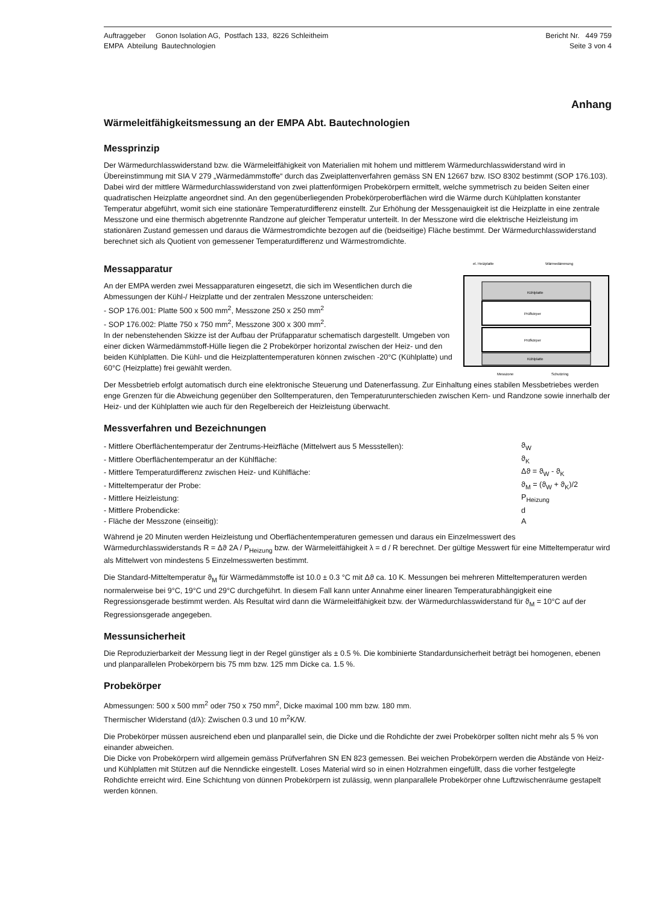Auftraggeber Gonon Isolation AG, Postfach 133, 8226 Schleitheim
EMPA Abteilung Bautechnologien
Bericht Nr. 449 759
Seite 3 von 4
Anhang
Wärmeleitfähigkeitsmessung an der EMPA Abt. Bautechnologien
Messprinzip
Der Wärmedurchlasswiderstand bzw. die Wärmeleitfähigkeit von Materialien mit hohem und mittlerem Wärmedurchlasswiderstand wird in Übereinstimmung mit SIA V 279 „Wärmedämmstoffe“ durch das Zweiplattenverfahren gemäss SN EN 12667 bzw. ISO 8302 bestimmt (SOP 176.103). Dabei wird der mittlere Wärmedurchlasswiderstand von zwei plattenförmigen Probekörpern ermittelt, welche symmetrisch zu beiden Seiten einer quadratischen Heizplatte angeordnet sind. An den gegenüberliegenden Probekörperoberflächen wird die Wärme durch Kühlplatten konstanter Temperatur abgeführt, womit sich eine stationäre Temperaturdifferenz einstellt. Zur Erhöhung der Messgenauigkeit ist die Heizplatte in eine zentrale Messzone und eine thermisch abgetrennte Randzone auf gleicher Temperatur unterteilt. In der Messzone wird die elektrische Heizleistung im stationären Zustand gemessen und daraus die Wärmestromdichte bezogen auf die (beidseitige) Fläche bestimmt. Der Wärmedurchlasswiderstand berechnet sich als Quotient von gemessener Temperaturdifferenz und Wärmestromdichte.
Messapparatur
An der EMPA werden zwei Messapparaturen eingesetzt, die sich im Wesentlichen durch die Abmessungen der Kühl-/ Heizplatte und der zentralen Messzone unterscheiden:
- SOP 176.001: Platte 500 x 500 mm<sup>2</sup>, Messzone 250 x 250 mm<sup>2</sup>
- SOP 176.002: Platte 750 x 750 mm<sup>2</sup>, Messzone 300 x 300 mm<sup>2</sup>.
In der nebenstehenden Skizze ist der Aufbau der Prüfapparatur schematisch dargestellt. Umgeben von einer dicken Wärmedämmstoff-Hülle liegen die 2 Probekörper horizontal zwischen der Heiz- und den beiden Kühlplatten. Die Kühl- und die Heizplattentemperaturen können zwischen -20°C (Kühlplatte) und 60°C (Heizplatte) frei gewählt werden.
el. Heizplatte
Wärmedämmung
Kühlplatte
Prüfkörper
Prüfkörper
Kühlplatte
Messzone
Schutzring
Der Messbetrieb erfolgt automatisch durch eine elektronische Steuerung und Datenerfassung. Zur Einhaltung eines stabilen Messbetriebes werden enge Grenzen für die Abweichung gegenüber den Solltemperaturen, den Temperaturunterschieden zwischen Kern- und Randzone sowie innerhalb der Heiz- und der Kühlplatten wie auch für den Regelbereich der Heizleistung überwacht.
Messverfahren und Bezeichnungen
| - Mittlere Oberflächentemperatur der Zentrums-Heizfläche (Mittelwert aus 5 Messstellen): | ϑ<sub>W</sub> |
| - Mittlere Oberflächentemperatur an der Kühlfläche: | ϑ<sub>K</sub> |
| - Mittlere Temperaturdifferenz zwischen Heiz- und Kühlfläche: | Δϑ = ϑ<sub>W</sub> - ϑ<sub>K</sub> |
| - Mitteltemperatur der Probe: | ϑ<sub>M</sub> = (ϑ<sub>W</sub> + ϑ<sub>K</sub>)/2 |
| - Mittlere Heizleistung: | P<sub>Heizung</sub> |
| - Mittlere Probendicke: | d |
| - Fläche der Messzone (einseitig): | A |
Während je 20 Minuten werden Heizleistung und Oberflächentemperaturen gemessen und daraus ein Einzelmesswert des Wärmedurchlasswiderstands R = Δϑ 2A / P<sub>Heizung</sub> bzw. der Wärmeleitfähigkeit λ = d / R berechnet. Der gültige Messwert für eine Mitteltemperatur wird als Mittelwert von mindestens 5 Einzelmesswerten bestimmt.
Die Standard-Mitteltemperatur ϑ<sub>M</sub> für Wärmedämmstoffe ist 10.0 ± 0.3 °C mit Δϑ ca. 10 K. Messungen bei mehreren Mitteltemperaturen werden normalerweise bei 9°C, 19°C und 29°C durchgeführt. In diesem Fall kann unter Annahme einer linearen Temperaturabhängigkeit eine Regressionsgerade bestimmt werden. Als Resultat wird dann die Wärmeleitfähigkeit bzw. der Wärmedurchlasswiderstand für ϑ<sub>M</sub> = 10°C auf der Regressionsgerade angegeben.
Messunsicherheit
Die Reproduzierbarkeit der Messung liegt in der Regel günstiger als ± 0.5 %. Die kombinierte Standardunsicherheit beträgt bei homogenen, ebenen und planparallelen Probekörpern bis 75 mm bzw. 125 mm Dicke ca. 1.5 %.
Probekörper
Abmessungen: 500 x 500 mm<sup>2</sup> oder 750 x 750 mm<sup>2</sup>, Dicke maximal 100 mm bzw. 180 mm.
Thermischer Widerstand (d/λ): Zwischen 0.3 und 10 m<sup>2</sup>K/W.
Die Probekörper müssen ausreichend eben und planparallel sein, die Dicke und die Rohdichte der zwei Probekörper sollten nicht mehr als 5 % von einander abweichen.
Die Dicke von Probekörpern wird allgemein gemäss Prüfverfahren SN EN 823 gemessen. Bei weichen Probekörpern werden die Abstände von Heiz- und Kühlplatten mit Stützen auf die Nenndicke eingestellt. Loses Material wird so in einen Holzrahmen eingefüllt, dass die vorher festgelegte Rohdichte erreicht wird. Eine Schichtung von dünnen Probekörpern ist zulässig, wenn planparallele Probekörper ohne Luftzwischenräume gestapelt werden können.